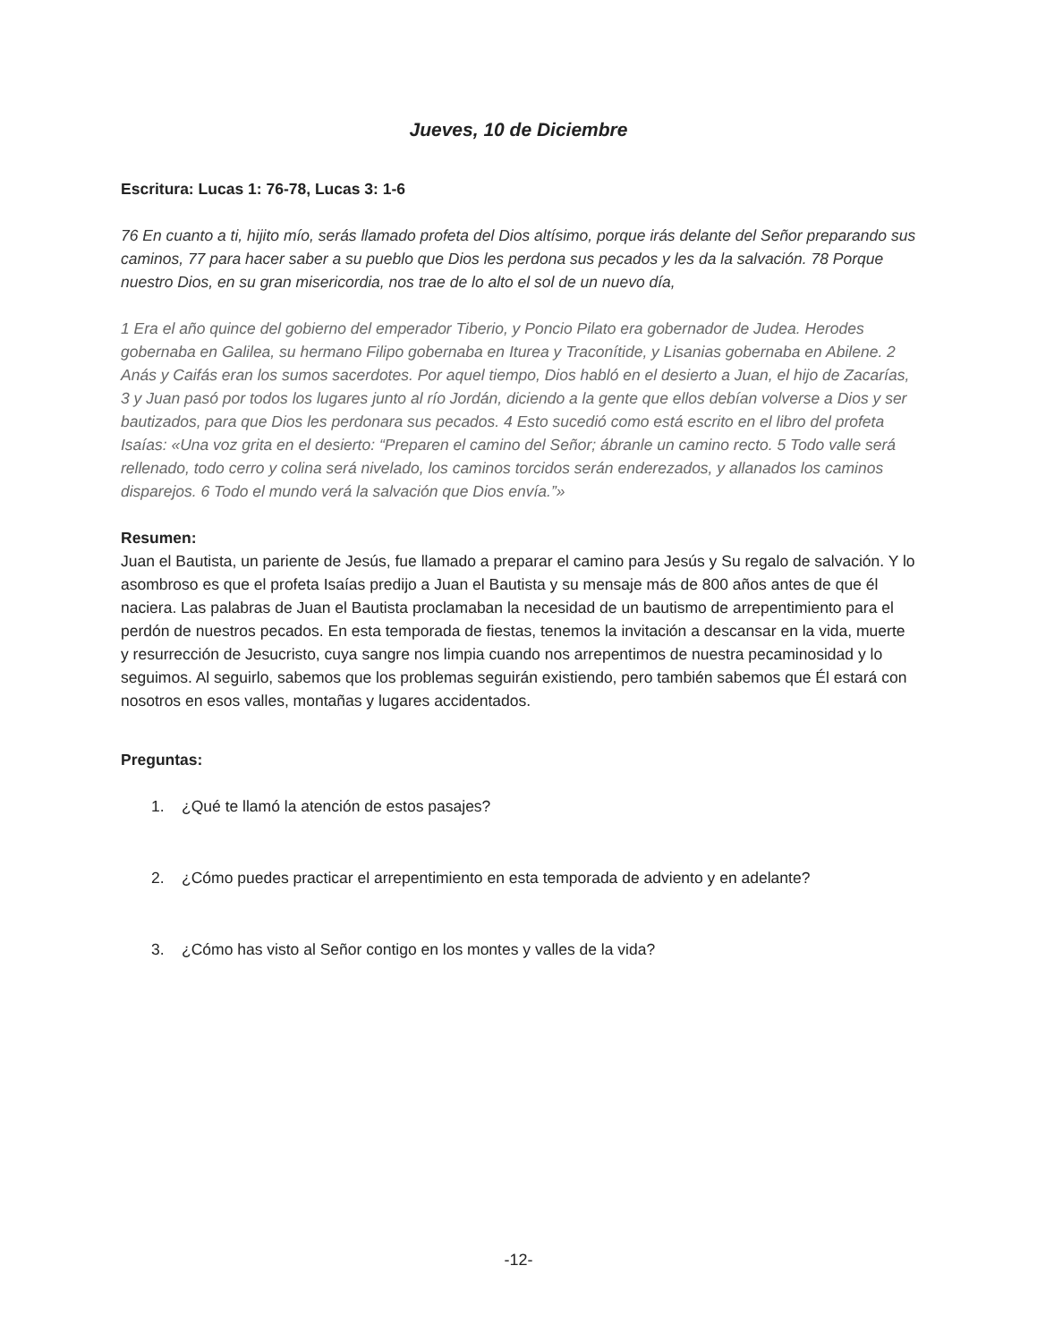Jueves, 10 de Diciembre
Escritura: Lucas 1: 76-78, Lucas 3: 1-6
76 En cuanto a ti, hijito mío, serás llamado profeta del Dios altísimo, porque irás delante del Señor preparando sus caminos, 77 para hacer saber a su pueblo que Dios les perdona sus pecados y les da la salvación. 78 Porque nuestro Dios, en su gran misericordia, nos trae de lo alto el sol de un nuevo día,
1 Era el año quince del gobierno del emperador Tiberio, y Poncio Pilato era gobernador de Judea. Herodes gobernaba en Galilea, su hermano Filipo gobernaba en Iturea y Traconítide, y Lisanias gobernaba en Abilene. 2 Anás y Caifás eran los sumos sacerdotes. Por aquel tiempo, Dios habló en el desierto a Juan, el hijo de Zacarías, 3 y Juan pasó por todos los lugares junto al río Jordán, diciendo a la gente que ellos debían volverse a Dios y ser bautizados, para que Dios les perdonara sus pecados. 4 Esto sucedió como está escrito en el libro del profeta Isaías: «Una voz grita en el desierto: “Preparen el camino del Señor; ábranle un camino recto. 5 Todo valle será rellenado, todo cerro y colina será nivelado, los caminos torcidos serán enderezados, y allanados los caminos disparejos. 6 Todo el mundo verá la salvación que Dios envía.”»
Resumen:
Juan el Bautista, un pariente de Jesús, fue llamado a preparar el camino para Jesús y Su regalo de salvación. Y lo asombroso es que el profeta Isaías predijo a Juan el Bautista y su mensaje más de 800 años antes de que él naciera. Las palabras de Juan el Bautista proclamaban la necesidad de un bautismo de arrepentimiento para el perdón de nuestros pecados. En esta temporada de fiestas, tenemos la invitación a descansar en la vida, muerte y resurrección de Jesucristo, cuya sangre nos limpia cuando nos arrepentimos de nuestra pecaminosidad y lo seguimos. Al seguirlo, sabemos que los problemas seguirán existiendo, pero también sabemos que Él estará con nosotros en esos valles, montañas y lugares accidentados.
Preguntas:
1. ¿Qué te llamó la atención de estos pasajes?
2. ¿Cómo puedes practicar el arrepentimiento en esta temporada de adviento y en adelante?
3. ¿Cómo has visto al Señor contigo en los montes y valles de la vida?
-12-